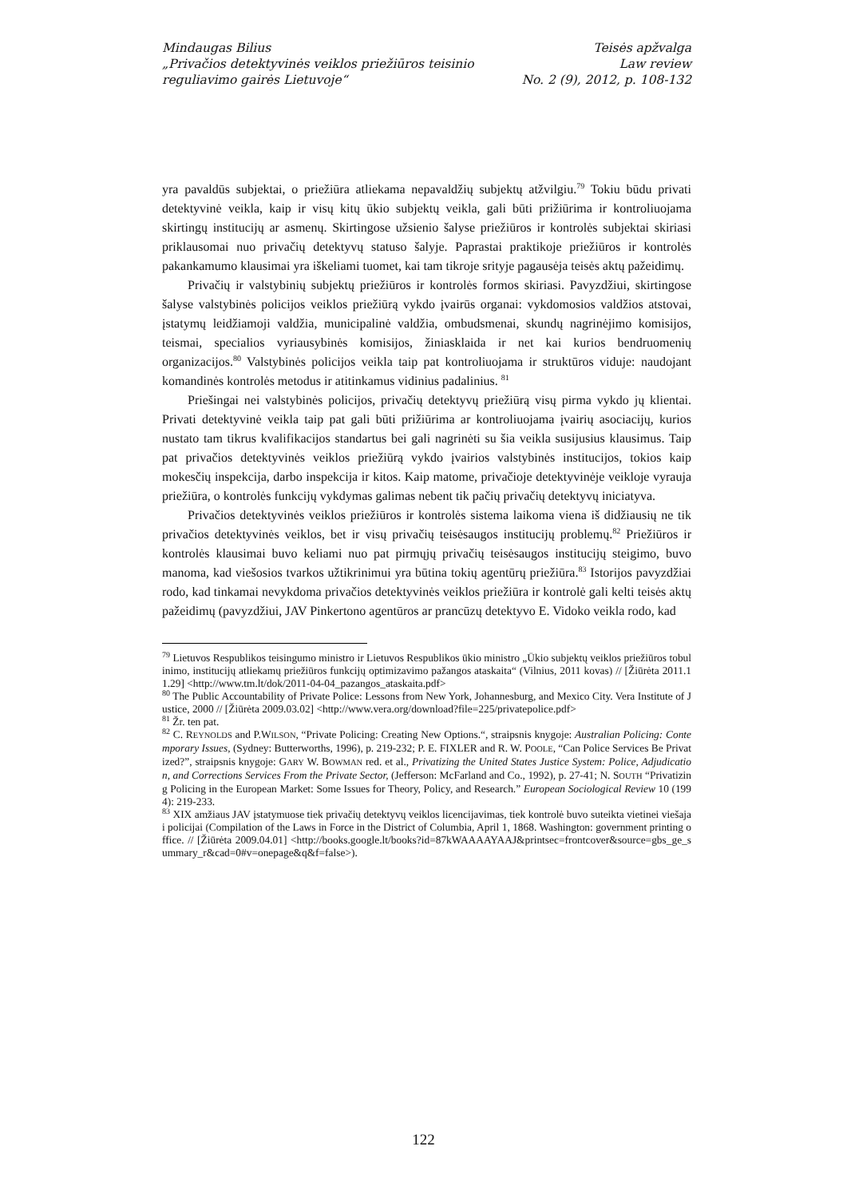Mindaugas Bilius
„Privačios detektyvinės veiklos priežiūros teisinio
reguliavimo gairės Lietuvoje“
Teisės apžvalga
Law review
No. 2 (9), 2012, p. 108-132
yra pavaldūs subjektai, o priežiūra atliekama nepavaldžių subjektų atžvilgiu.<sup>79</sup> Tokiu būdu privati detektyvinė veikla, kaip ir visų kitų ūkio subjektų veikla, gali būti prižiūrima ir kontroliuojama skirtingų institucijų ar asmenų. Skirtingose užsienio šalyse priežiūros ir kontrolės subjektai skiriasi priklausomai nuo privačių detektyvų statuso šalyje. Paprastai praktikoje priežiūros ir kontrolės pakankamumo klausimai yra iškeliami tuomet, kai tam tikroje srityje pagausėja teisės aktų pažeidimų.
Privačių ir valstybinių subjektų priežiūros ir kontrolės formos skiriasi. Pavyzdžiui, skirtingose šalyse valstybinės policijos veiklos priežiūrą vykdo įvairūs organai: vykdomosios valdžios atstovai, įstatymų leidžiamoji valdžia, municipalinė valdžia, ombudsmenai, skundų nagrinėjimo komisijos, teismai, specialios vyriausybinės komisijos, žiniasklaida ir net kai kurios bendruomenių organizacijos.<sup>80</sup> Valstybinės policijos veikla taip pat kontroliuojama ir struktūros viduje: naudojant komandinės kontrolės metodus ir atitinkamus vidinius padalinius. <sup>81</sup>
Priešingai nei valstybinės policijos, privačių detektyvų priežiūrą visų pirma vykdo jų klientai. Privati detektyvinė veikla taip pat gali būti prižiūrima ar kontroliuojama įvairių asociacijų, kurios nustato tam tikrus kvalifikacijos standartus bei gali nagrinėti su šia veikla susijusius klausimus. Taip pat privačios detektyvinės veiklos priežiūrą vykdo įvairios valstybinės institucijos, tokios kaip mokesčių inspekcija, darbo inspekcija ir kitos. Kaip matome, privačioje detektyvinėje veikloje vyrauja priežiūra, o kontrolės funkcijų vykdymas galimas nebent tik pačių privačių detektyvų iniciatyva.
Privačios detektyvinės veiklos priežiūros ir kontrolės sistema laikoma viena iš didžiausių ne tik privačios detektyvinės veiklos, bet ir visų privačių teisėsaugos institucijų problemų.<sup>82</sup> Priežiūros ir kontrolės klausimai buvo keliami nuo pat pirmųjų privačių teisėsaugos institucijų steigimo, buvo manoma, kad viešosios tvarkos užtikrinimui yra būtina tokių agentūrų priežiūra.<sup>83</sup> Istorijos pavyzdžiai rodo, kad tinkamai nevykdoma privačios detektyvinės veiklos priežiūra ir kontrolė gali kelti teisės aktų pažeidimų (pavyzdžiui, JAV Pinkertono agentūros ar prancūzų detektyvo E. Vidoko veikla rodo, kad
<sup>79</sup> Lietuvos Respublikos teisingumo ministro ir Lietuvos Respublikos ūkio ministro „Ūkio subjektų veiklos priežiūros tobulinimo, institucijų atliekamų priežiūros funkcijų optimizavimo pažangos ataskaita“ (Vilnius, 2011 kovas) // [Žiūrėta 2011.11.29] <http://www.tm.lt/dok/2011-04-04_pazangos_ataskaita.pdf>
<sup>80</sup> The Public Accountability of Private Police: Lessons from New York, Johannesburg, and Mexico City. Vera Institute of Justice, 2000 // [Žiūrėta 2009.03.02] <http://www.vera.org/download?file=225/privatepolice.pdf>
<sup>81</sup> Žr. ten pat.
<sup>82</sup> C. REYNOLDS and P.WILSON, “Private Policing: Creating New Options.“, straipsnis knygoje: Australian Policing: Contemporary Issues, (Sydney: Butterworths, 1996), p. 219-232; P. E. FIXLER and R. W. POOLE, “Can Police Services Be Privatized?”, straipsnis knygoje: GARY W. BOWMAN red. et al., Privatizing the United States Justice System: Police, Adjudication, and Corrections Services From the Private Sector, (Jefferson: McFarland and Co., 1992), p. 27-41; N. SOUTH “Privatizing Policing in the European Market: Some Issues for Theory, Policy, and Research.” European Sociological Review 10 (1994): 219-233.
<sup>83</sup> XIX amžiaus JAV įstatymuose tiek privačių detektyvų veiklos licencijavimas, tiek kontrolė buvo suteikta vietinei viešajai policijai (Compilation of the Laws in Force in the District of Columbia, April 1, 1868. Washington: government printing office. // [Žiūrėta 2009.04.01] <http://books.google.lt/books?id=87kWAAAAYAAJ&printsec=frontcover&source=gbs_ge_summary_r&cad=0#v=onepage&q&f=false>).
122